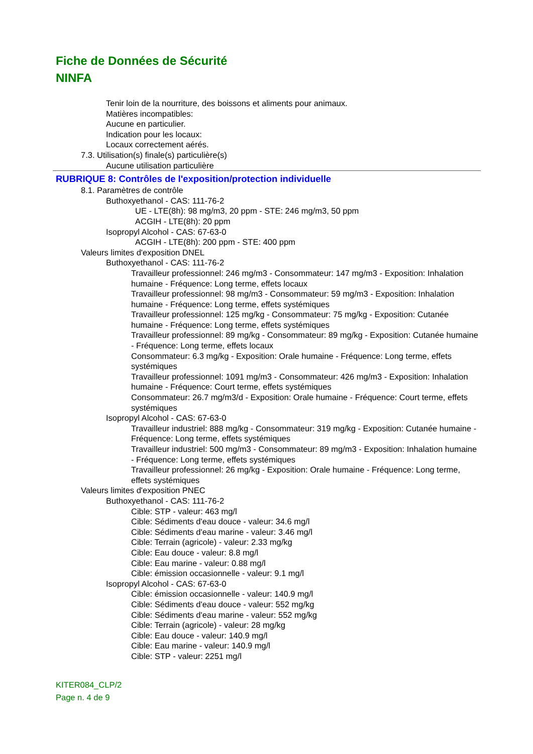Fiche de Données de Sécurité
NINFA
Tenir loin de la nourriture, des boissons et aliments pour animaux.
Matières incompatibles:
Aucune en particulier.
Indication pour les locaux:
Locaux correctement aérés.
7.3. Utilisation(s) finale(s) particulière(s)
Aucune utilisation particulière
RUBRIQUE 8: Contrôles de l'exposition/protection individuelle
8.1. Paramètres de contrôle
Buthoxyethanol - CAS: 111-76-2
UE - LTE(8h): 98 mg/m3, 20 ppm - STE: 246 mg/m3, 50 ppm
ACGIH - LTE(8h): 20 ppm
Isopropyl Alcohol - CAS: 67-63-0
ACGIH - LTE(8h): 200 ppm - STE: 400 ppm
Valeurs limites d'exposition DNEL
Buthoxyethanol - CAS: 111-76-2
Travailleur professionnel: 246 mg/m3 - Consommateur: 147 mg/m3 - Exposition: Inhalation humaine - Fréquence: Long terme, effets locaux
Travailleur professionnel: 98 mg/m3 - Consommateur: 59 mg/m3 - Exposition: Inhalation humaine - Fréquence: Long terme, effets systémiques
Travailleur professionnel: 125 mg/kg - Consommateur: 75 mg/kg - Exposition: Cutanée humaine - Fréquence: Long terme, effets systémiques
Travailleur professionnel: 89 mg/kg - Consommateur: 89 mg/kg - Exposition: Cutanée humaine - Fréquence: Long terme, effets locaux
Consommateur: 6.3 mg/kg - Exposition: Orale humaine - Fréquence: Long terme, effets systémiques
Travailleur professionnel: 1091 mg/m3 - Consommateur: 426 mg/m3 - Exposition: Inhalation humaine - Fréquence: Court terme, effets systémiques
Consommateur: 26.7 mg/m3/d - Exposition: Orale humaine - Fréquence: Court terme, effets systémiques
Isopropyl Alcohol - CAS: 67-63-0
Travailleur industriel: 888 mg/kg - Consommateur: 319 mg/kg - Exposition: Cutanée humaine - Fréquence: Long terme, effets systémiques
Travailleur industriel: 500 mg/m3 - Consommateur: 89 mg/m3 - Exposition: Inhalation humaine - Fréquence: Long terme, effets systémiques
Travailleur professionnel: 26 mg/kg - Exposition: Orale humaine - Fréquence: Long terme, effets systémiques
Valeurs limites d'exposition PNEC
Buthoxyethanol - CAS: 111-76-2
Cible: STP - valeur: 463 mg/l
Cible: Sédiments d'eau douce - valeur: 34.6 mg/l
Cible: Sédiments d'eau marine - valeur: 3.46 mg/l
Cible: Terrain (agricole) - valeur: 2.33 mg/kg
Cible: Eau douce - valeur: 8.8 mg/l
Cible: Eau marine - valeur: 0.88 mg/l
Cible: émission occasionnelle - valeur: 9.1 mg/l
Isopropyl Alcohol - CAS: 67-63-0
Cible: émission occasionnelle - valeur: 140.9 mg/l
Cible: Sédiments d'eau douce - valeur: 552 mg/kg
Cible: Sédiments d'eau marine - valeur: 552 mg/kg
Cible: Terrain (agricole) - valeur: 28 mg/kg
Cible: Eau douce - valeur: 140.9 mg/l
Cible: Eau marine - valeur: 140.9 mg/l
Cible: STP - valeur: 2251 mg/l
KITER084_CLP/2
Page n. 4 de 9